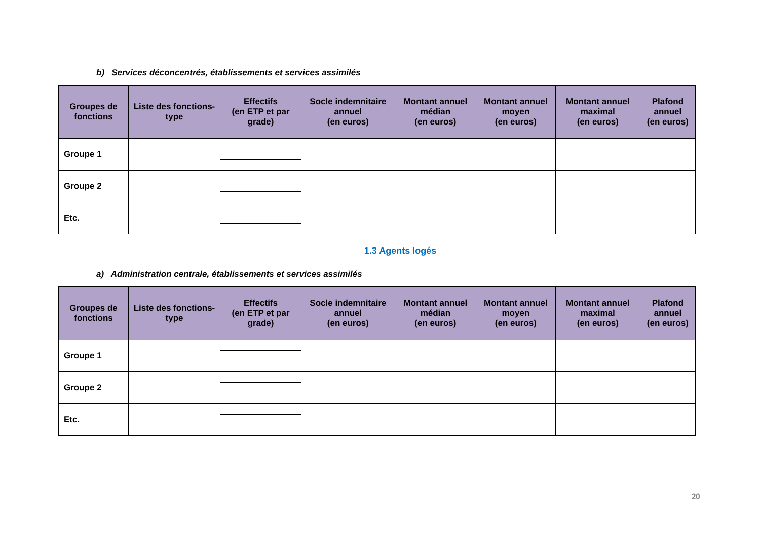b) Services déconcentrés, établissements et services assimilés
| Groupes de fonctions | Liste des fonctions-type | Effectifs (en ETP et par grade) | Socle indemnitaire annuel (en euros) | Montant annuel médian (en euros) | Montant annuel moyen (en euros) | Montant annuel maximal (en euros) | Plafond annuel (en euros) |
| --- | --- | --- | --- | --- | --- | --- | --- |
| Groupe 1 | | | | | | | |
| Groupe 2 | | | | | | | |
| Etc. | | | | | | | |
1.3 Agents logés
a) Administration centrale, établissements et services assimilés
| Groupes de fonctions | Liste des fonctions-type | Effectifs (en ETP et par grade) | Socle indemnitaire annuel (en euros) | Montant annuel médian (en euros) | Montant annuel moyen (en euros) | Montant annuel maximal (en euros) | Plafond annuel (en euros) |
| --- | --- | --- | --- | --- | --- | --- | --- |
| Groupe 1 | | | | | | | |
| Groupe 2 | | | | | | | |
| Etc. | | | | | | | |
20